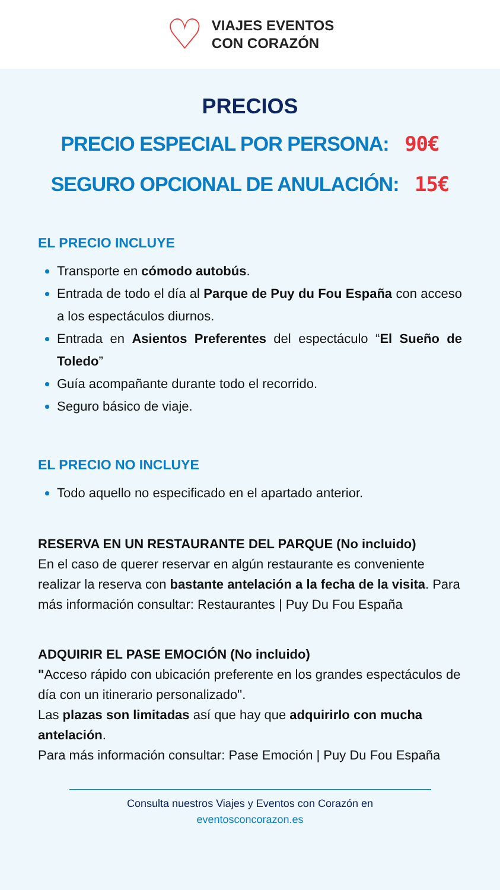♡
VIAJES EVENTOS
CON CORAZÓN
PRECIOS
PRECIO ESPECIAL POR PERSONA: 90€
SEGURO OPCIONAL DE ANULACIÓN: 15€
EL PRECIO INCLUYE
Transporte en cómodo autobús.
Entrada de todo el día al Parque de Puy du Fou España con acceso a los espectáculos diurnos.
Entrada en Asientos Preferentes del espectáculo “El Sueño de Toledo”
Guía acompañante durante todo el recorrido.
Seguro básico de viaje.
EL PRECIO NO INCLUYE
Todo aquello no especificado en el apartado anterior.
RESERVA EN UN RESTAURANTE DEL PARQUE (No incluido)
En el caso de querer reservar en algún restaurante es conveniente realizar la reserva con bastante antelación a la fecha de la visita. Para más información consultar: Restaurantes | Puy Du Fou España
ADQUIRIR EL PASE EMOCIÓN (No incluido)
"Acceso rápido con ubicación preferente en los grandes espectáculos de día con un itinerario personalizado".
Las plazas son limitadas así que hay que adquirirlo con mucha antelación.
Para más información consultar: Pase Emoción | Puy Du Fou España
Consulta nuestros Viajes y Eventos con Corazón en
eventosconcorazon.es